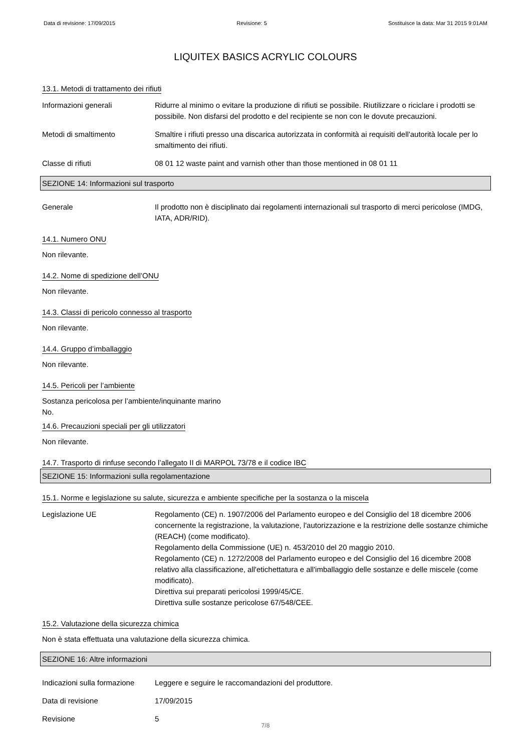Data di revisione: 17/09/2015 Revisione: 5 Sostituisce la data: Mar 31 2015 9:01AM
LIQUITEX BASICS ACRYLIC COLOURS
13.1. Metodi di trattamento dei rifiuti
Informazioni generali Ridurre al minimo o evitare la produzione di rifiuti se possibile. Riutilizzare o riciclare i prodotti se possibile. Non disfarsi del prodotto e del recipiente se non con le dovute precauzioni.
Metodi di smaltimento Smaltire i rifiuti presso una discarica autorizzata in conformità ai requisiti dell'autorità locale per lo smaltimento dei rifiuti.
Classe di rifiuti 08 01 12 waste paint and varnish other than those mentioned in 08 01 11
SEZIONE 14: Informazioni sul trasporto
Generale Il prodotto non è disciplinato dai regolamenti internazionali sul trasporto di merci pericolose (IMDG, IATA, ADR/RID).
14.1. Numero ONU
Non rilevante.
14.2. Nome di spedizione dell’ONU
Non rilevante.
14.3. Classi di pericolo connesso al trasporto
Non rilevante.
14.4. Gruppo d’imballaggio
Non rilevante.
14.5. Pericoli per l’ambiente
Sostanza pericolosa per l’ambiente/inquinante marino
No.
14.6. Precauzioni speciali per gli utilizzatori
Non rilevante.
14.7. Trasporto di rinfuse secondo l’allegato II di MARPOL 73/78 e il codice IBC
SEZIONE 15: Informazioni sulla regolamentazione
15.1. Norme e legislazione su salute, sicurezza e ambiente specifiche per la sostanza o la miscela
Legislazione UE Regolamento (CE) n. 1907/2006 del Parlamento europeo e del Consiglio del 18 dicembre 2006 concernente la registrazione, la valutazione, l'autorizzazione e la restrizione delle sostanze chimiche (REACH) (come modificato).
Regolamento della Commissione (UE) n. 453/2010 del 20 maggio 2010.
Regolamento (CE) n. 1272/2008 del Parlamento europeo e del Consiglio del 16 dicembre 2008 relativo alla classificazione, all'etichettatura e all'imballaggio delle sostanze e delle miscele (come modificato).
Direttiva sui preparati pericolosi 1999/45/CE.
Direttiva sulle sostanze pericolose 67/548/CEE.
15.2. Valutazione della sicurezza chimica
Non è stata effettuata una valutazione della sicurezza chimica.
SEZIONE 16: Altre informazioni
Indicazioni sulla formazione
Leggere e seguire le raccomandazioni del produttore.
Data di revisione 17/09/2015
Revisione 5
7/8